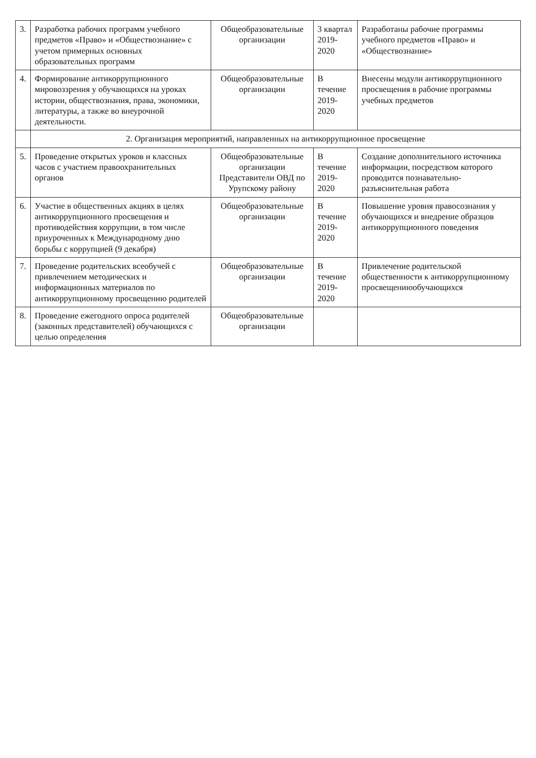| 3. | Разработка рабочих программ учебного предметов «Право» и «Обществознание» с учетом примерных основных образовательных программ | Общеобразовательные организации | 3 квартал 2019-2020 | Разработаны рабочие программы учебного предметов «Право» и «Обществознание» |
| 4. | Формирование антикоррупционного мировоззрения у обучающихся на уроках истории, обществознания, права, экономики, литературы, а также во внеурочной деятельности. | Общеобразовательные организации | В течение 2019-2020 | Внесены модули антикоррупционного просвещения в рабочие программы учебных предметов |
| | 2. Организация мероприятий, направленных на антикоррупционное просвещение | | | |
| 5. | Проведение открытых уроков и классных часов с участием правоохранительных органов | Общеобразовательные организации Представители ОВД по Урупскому району | В течение 2019-2020 | Создание дополнительного источника информации, посредством которого проводится познавательно-разъяснительная работа |
| 6. | Участие в общественных акциях в целях антикоррупционного просвещения и противодействия коррупции, в том числе приуроченных к Международному дню борьбы с коррупцией (9 декабря) | Общеобразовательные организации | В течение 2019-2020 | Повышение уровня правосознания у обучающихся и внедрение образцов антикоррупционного поведения |
| 7. | Проведение родительских всеобучей с привлечением методических и информационных материалов по антикоррупционному просвещению родителей | Общеобразовательные организации | В течение 2019-2020 | Привлечение родительской общественности к антикоррупционному просвещениюобучающихся |
| 8. | Проведение ежегодного опроса родителей (законных представителей) обучающихся с целью определения | Общеобразовательные организации | | |